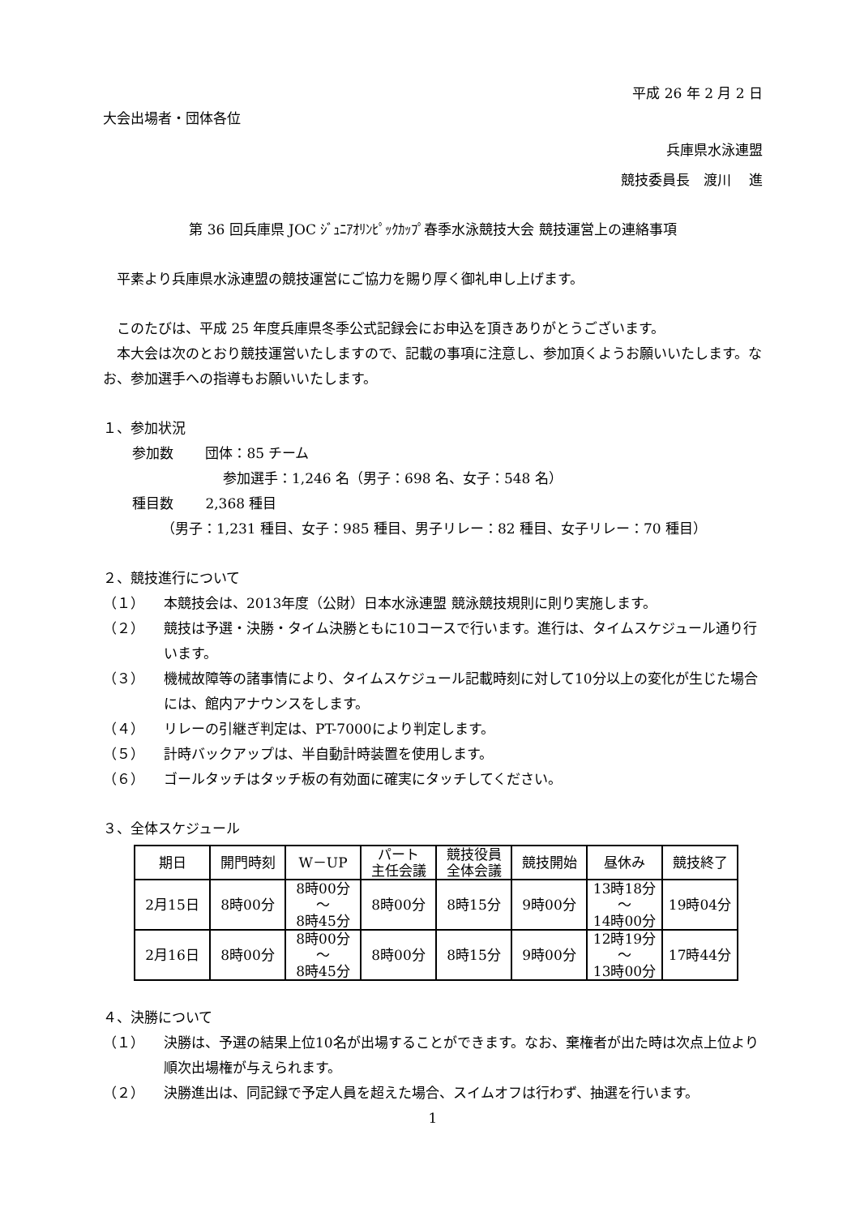平成 26 年 2 月 2 日
大会出場者・団体各位
兵庫県水泳連盟
競技委員長　渡川　 進
第 36 回兵庫県 JOC ｼﾞｭﾆｱｵﾘﾝﾋﾟｯｸｶｯﾌﾟ春季水泳競技大会 競技運営上の連絡事項
　平素より兵庫県水泳連盟の競技運営にご協力を賜り厚く御礼申し上げます。
　このたびは、平成 25 年度兵庫県冬季公式記録会にお申込を頂きありがとうございます。
　本大会は次のとおり競技運営いたしますので、記載の事項に注意し、参加頂くようお願いいたします。なお、参加選手への指導もお願いいたします。
１、参加状況
参加数　　 団体：85 チーム
参加選手：1,246 名（男子：698 名、女子：548 名）
種目数　　 2,368 種目
（男子：1,231 種目、女子：985 種目、男子リレー：82 種目、女子リレー：70 種目）
２、競技進行について
（１） 本競技会は、2013年度（公財）日本水泳連盟 競泳競技規則に則り実施します。
（２） 競技は予選・決勝・タイム決勝ともに10コースで行います。進行は、タイムスケジュール通り行います。
（３） 機械故障等の諸事情により、タイムスケジュール記載時刻に対して10分以上の変化が生じた場合には、館内アナウンスをします。
（４） リレーの引継ぎ判定は、PT-7000により判定します。
（５） 計時バックアップは、半自動計時装置を使用します。
（６） ゴールタッチはタッチ板の有効面に確実にタッチしてください。
３、全体スケジュール
| 期日 | 開門時刻 | W－UP | パート 主任会議 | 競技役員 全体会議 | 競技開始 | 昼休み | 競技終了 |
| --- | --- | --- | --- | --- | --- | --- | --- |
| 2月15日 | 8時00分 | 8時00分 ～ 8時45分 | 8時00分 | 8時15分 | 9時00分 | 13時18分 ～ 14時00分 | 19時04分 |
| 2月16日 | 8時00分 | 8時00分 ～ 8時45分 | 8時00分 | 8時15分 | 9時00分 | 12時19分 ～ 13時00分 | 17時44分 |
４、決勝について
（１） 決勝は、予選の結果上位10名が出場することができます。なお、棄権者が出た時は次点上位より順次出場権が与えられます。
（２） 決勝進出は、同記録で予定人員を超えた場合、スイムオフは行わず、抽選を行います。
1